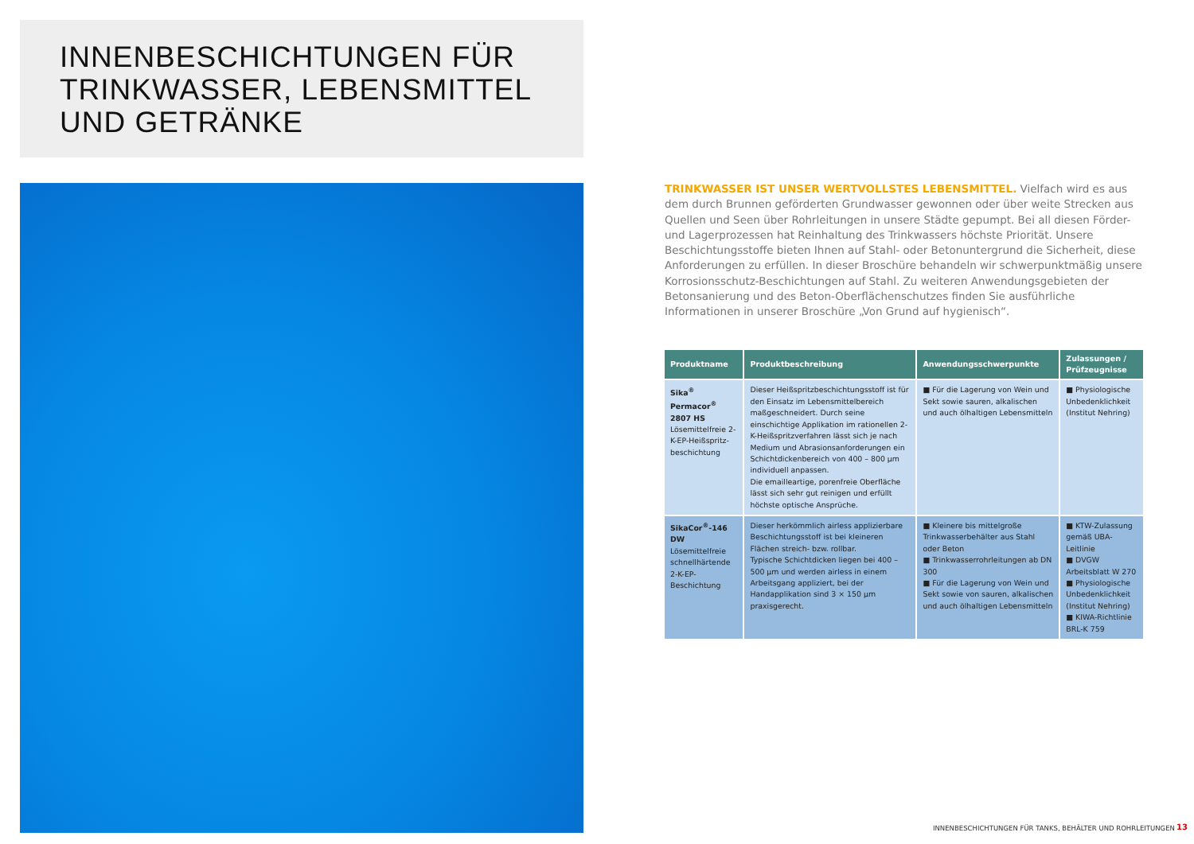INNENBESCHICHTUNGEN FÜR
TRINKWASSER, LEBENSMITTEL
UND GETRÄNKE
TRINKWASSER IST UNSER WERTVOLLSTES LEBENSMITTEL. Vielfach wird es aus dem durch Brunnen geförderten Grundwasser gewonnen oder über weite Strecken aus Quellen und Seen über Rohrleitungen in unsere Städte gepumpt. Bei all diesen Förder- und Lagerprozessen hat Reinhaltung des Trinkwassers höchste Priorität. Unsere Beschichtungsstoffe bieten Ihnen auf Stahl- oder Betonuntergrund die Sicherheit, diese Anforderungen zu erfüllen. In dieser Broschüre behandeln wir schwerpunktmäßig unsere Korrosionsschutz-Beschichtungen auf Stahl. Zu weiteren Anwendungsgebieten der Betonsanierung und des Beton-Oberflächenschutzes finden Sie ausführliche Informationen in unserer Broschüre „Von Grund auf hygienisch“.
| Produktname | Produktbeschreibung | Anwendungsschwerpunkte | Zulassungen / Prüfzeugnisse |
| --- | --- | --- | --- |
| Sika<sup>®</sup> Permacor<sup>®</sup> 2807 HS Lösemittelfreie 2-K-EP-Heißspritz-beschichtung | Dieser Heißspritzbeschichtungsstoff ist für den Einsatz im Lebensmittelbereich maßgeschneidert. Durch seine einschichtige Applikation im rationellen 2-K-Heißspritzverfahren lässt sich je nach Medium und Abrasionsanforderungen ein Schichtdickenbereich von 400 – 800 µm individuell anpassen. Die emailleartige, porenfreie Oberfläche lässt sich sehr gut reinigen und erfüllt höchste optische Ansprüche. | ■ Für die Lagerung von Wein und Sekt sowie sauren, alkalischen und auch ölhaltigen Lebensmitteln | ■ Physiologische Unbedenklichkeit (Institut Nehring) |
| SikaCor<sup>®</sup>-146 DW Lösemittelfreie schnellhärtende 2-K-EP-Beschichtung | Dieser herkömmlich airless applizierbare Beschichtungsstoff ist bei kleineren Flächen streich- bzw. rollbar. Typische Schichtdicken liegen bei 400 – 500 µm und werden airless in einem Arbeitsgang appliziert, bei der Handapplikation sind 3 × 150 µm praxisgerecht. | ■ Kleinere bis mittelgroße Trinkwasserbehälter aus Stahl oder Beton ■ Trinkwasserrohrleitungen ab DN 300 ■ Für die Lagerung von Wein und Sekt sowie von sauren, alkalischen und auch ölhaltigen Lebensmitteln | ■ KTW-Zulassung gemäß UBA-Leitlinie ■ DVGW Arbeitsblatt W 270 ■ Physiologische Unbedenklichkeit (Institut Nehring) ■ KIWA-Richtlinie BRL-K 759 |
INNENBESCHICHTUNGEN FÜR TANKS, BEHÄLTER UND ROHRLEITUNGEN
13